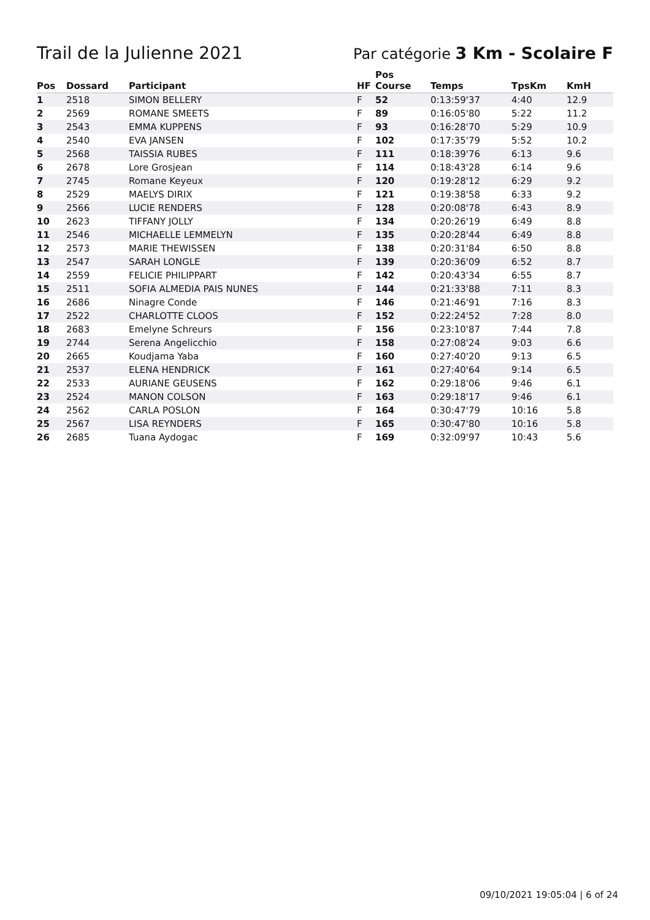Trail de la Julienne 2021
Par catégorie 3 Km - Scolaire F
| Pos | Dossard | Participant | HF | Pos Course | Temps | TpsKm | KmH |
| --- | --- | --- | --- | --- | --- | --- | --- |
| 1 | 2518 | SIMON BELLERY | F | 52 | 0:13:59'37 | 4:40 | 12.9 |
| 2 | 2569 | ROMANE SMEETS | F | 89 | 0:16:05'80 | 5:22 | 11.2 |
| 3 | 2543 | EMMA KUPPENS | F | 93 | 0:16:28'70 | 5:29 | 10.9 |
| 4 | 2540 | EVA JANSEN | F | 102 | 0:17:35'79 | 5:52 | 10.2 |
| 5 | 2568 | TAISSIA RUBES | F | 111 | 0:18:39'76 | 6:13 | 9.6 |
| 6 | 2678 | Lore Grosjean | F | 114 | 0:18:43'28 | 6:14 | 9.6 |
| 7 | 2745 | Romane Keyeux | F | 120 | 0:19:28'12 | 6:29 | 9.2 |
| 8 | 2529 | MAELYS DIRIX | F | 121 | 0:19:38'58 | 6:33 | 9.2 |
| 9 | 2566 | LUCIE RENDERS | F | 128 | 0:20:08'78 | 6:43 | 8.9 |
| 10 | 2623 | TIFFANY JOLLY | F | 134 | 0:20:26'19 | 6:49 | 8.8 |
| 11 | 2546 | MICHAELLE LEMMELYN | F | 135 | 0:20:28'44 | 6:49 | 8.8 |
| 12 | 2573 | MARIE THEWISSEN | F | 138 | 0:20:31'84 | 6:50 | 8.8 |
| 13 | 2547 | SARAH LONGLE | F | 139 | 0:20:36'09 | 6:52 | 8.7 |
| 14 | 2559 | FELICIE PHILIPPART | F | 142 | 0:20:43'34 | 6:55 | 8.7 |
| 15 | 2511 | SOFIA ALMEDIA PAIS NUNES | F | 144 | 0:21:33'88 | 7:11 | 8.3 |
| 16 | 2686 | Ninagre Conde | F | 146 | 0:21:46'91 | 7:16 | 8.3 |
| 17 | 2522 | CHARLOTTE CLOOS | F | 152 | 0:22:24'52 | 7:28 | 8.0 |
| 18 | 2683 | Emelyne Schreurs | F | 156 | 0:23:10'87 | 7:44 | 7.8 |
| 19 | 2744 | Serena Angelicchio | F | 158 | 0:27:08'24 | 9:03 | 6.6 |
| 20 | 2665 | Koudjama Yaba | F | 160 | 0:27:40'20 | 9:13 | 6.5 |
| 21 | 2537 | ELENA HENDRICK | F | 161 | 0:27:40'64 | 9:14 | 6.5 |
| 22 | 2533 | AURIANE GEUSENS | F | 162 | 0:29:18'06 | 9:46 | 6.1 |
| 23 | 2524 | MANON COLSON | F | 163 | 0:29:18'17 | 9:46 | 6.1 |
| 24 | 2562 | CARLA POSLON | F | 164 | 0:30:47'79 | 10:16 | 5.8 |
| 25 | 2567 | LISA REYNDERS | F | 165 | 0:30:47'80 | 10:16 | 5.8 |
| 26 | 2685 | Tuana Aydogac | F | 169 | 0:32:09'97 | 10:43 | 5.6 |
09/10/2021 19:05:04 | 6 of 24